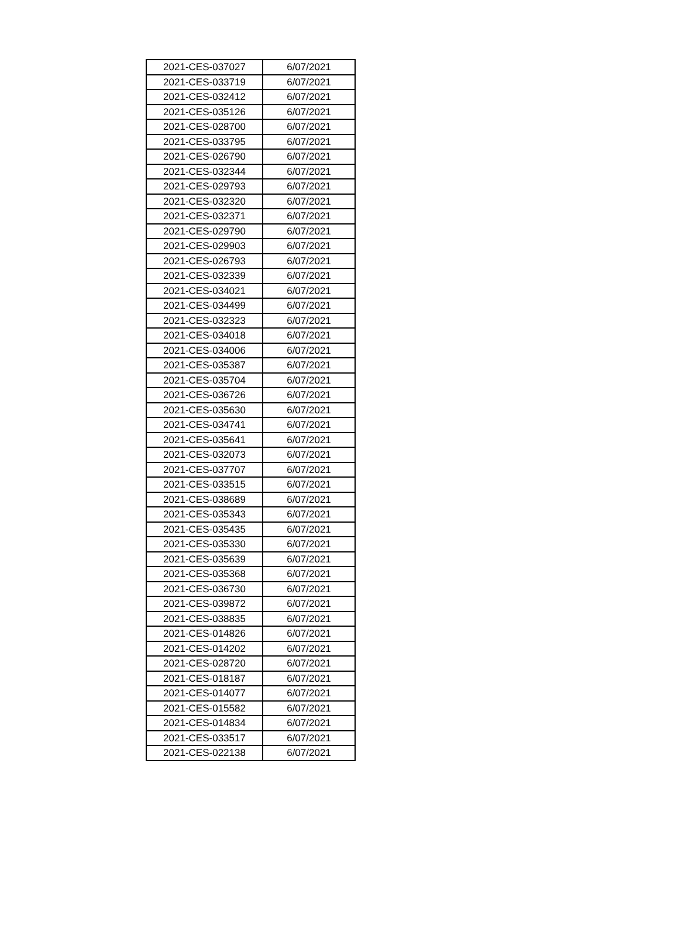| 2021-CES-037027 | 6/07/2021 |
| 2021-CES-033719 | 6/07/2021 |
| 2021-CES-032412 | 6/07/2021 |
| 2021-CES-035126 | 6/07/2021 |
| 2021-CES-028700 | 6/07/2021 |
| 2021-CES-033795 | 6/07/2021 |
| 2021-CES-026790 | 6/07/2021 |
| 2021-CES-032344 | 6/07/2021 |
| 2021-CES-029793 | 6/07/2021 |
| 2021-CES-032320 | 6/07/2021 |
| 2021-CES-032371 | 6/07/2021 |
| 2021-CES-029790 | 6/07/2021 |
| 2021-CES-029903 | 6/07/2021 |
| 2021-CES-026793 | 6/07/2021 |
| 2021-CES-032339 | 6/07/2021 |
| 2021-CES-034021 | 6/07/2021 |
| 2021-CES-034499 | 6/07/2021 |
| 2021-CES-032323 | 6/07/2021 |
| 2021-CES-034018 | 6/07/2021 |
| 2021-CES-034006 | 6/07/2021 |
| 2021-CES-035387 | 6/07/2021 |
| 2021-CES-035704 | 6/07/2021 |
| 2021-CES-036726 | 6/07/2021 |
| 2021-CES-035630 | 6/07/2021 |
| 2021-CES-034741 | 6/07/2021 |
| 2021-CES-035641 | 6/07/2021 |
| 2021-CES-032073 | 6/07/2021 |
| 2021-CES-037707 | 6/07/2021 |
| 2021-CES-033515 | 6/07/2021 |
| 2021-CES-038689 | 6/07/2021 |
| 2021-CES-035343 | 6/07/2021 |
| 2021-CES-035435 | 6/07/2021 |
| 2021-CES-035330 | 6/07/2021 |
| 2021-CES-035639 | 6/07/2021 |
| 2021-CES-035368 | 6/07/2021 |
| 2021-CES-036730 | 6/07/2021 |
| 2021-CES-039872 | 6/07/2021 |
| 2021-CES-038835 | 6/07/2021 |
| 2021-CES-014826 | 6/07/2021 |
| 2021-CES-014202 | 6/07/2021 |
| 2021-CES-028720 | 6/07/2021 |
| 2021-CES-018187 | 6/07/2021 |
| 2021-CES-014077 | 6/07/2021 |
| 2021-CES-015582 | 6/07/2021 |
| 2021-CES-014834 | 6/07/2021 |
| 2021-CES-033517 | 6/07/2021 |
| 2021-CES-022138 | 6/07/2021 |